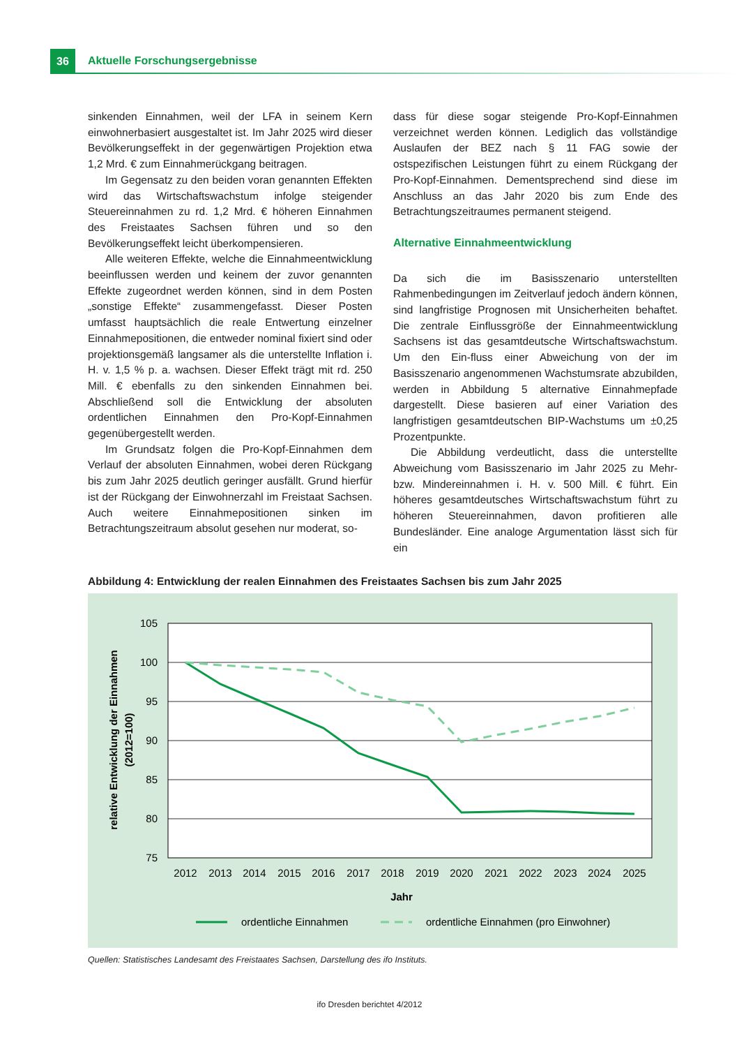36 Aktuelle Forschungsergebnisse
sinkenden Einnahmen, weil der LFA in seinem Kern einwohnerbasiert ausgestaltet ist. Im Jahr 2025 wird dieser Bevölkerungseffekt in der gegenwärtigen Projektion etwa 1,2 Mrd. € zum Einnahmerückgang beitragen.
Im Gegensatz zu den beiden voran genannten Effekten wird das Wirtschaftswachstum infolge steigender Steuereinnahmen zu rd. 1,2 Mrd. € höheren Einnahmen des Freistaates Sachsen führen und so den Bevölkerungseffekt leicht überkompensieren.
Alle weiteren Effekte, welche die Einnahmeentwicklung beeinflussen werden und keinem der zuvor genannten Effekte zugeordnet werden können, sind in dem Posten „sonstige Effekte“ zusammengefasst. Dieser Posten umfasst hauptsächlich die reale Entwertung einzelner Einnahmepositionen, die entweder nominal fixiert sind oder projektionsgemäß langsamer als die unterstellte Inflation i. H. v. 1,5 % p. a. wachsen. Dieser Effekt trägt mit rd. 250 Mill. € ebenfalls zu den sinkenden Einnahmen bei. Abschließend soll die Entwicklung der absoluten ordentlichen Einnahmen den Pro-Kopf-Einnahmen gegenübergestellt werden.
Im Grundsatz folgen die Pro-Kopf-Einnahmen dem Verlauf der absoluten Einnahmen, wobei deren Rückgang bis zum Jahr 2025 deutlich geringer ausfällt. Grund hierfür ist der Rückgang der Einwohnerzahl im Freistaat Sachsen. Auch weitere Einnahmepositionen sinken im Betrachtungszeitraum absolut gesehen nur moderat, so-
dass für diese sogar steigende Pro-Kopf-Einnahmen verzeichnet werden können. Lediglich das vollständige Auslaufen der BEZ nach § 11 FAG sowie der ostspezifischen Leistungen führt zu einem Rückgang der Pro-Kopf-Einnahmen. Dementsprechend sind diese im Anschluss an das Jahr 2020 bis zum Ende des Betrachtungszeitraumes permanent steigend.
Alternative Einnahmeentwicklung
Da sich die im Basisszenario unterstellten Rahmenbedingungen im Zeitverlauf jedoch ändern können, sind langfristige Prognosen mit Unsicherheiten behaftet. Die zentrale Einflussgröße der Einnahmeentwicklung Sachsens ist das gesamtdeutsche Wirtschaftswachstum. Um den Ein-fluss einer Abweichung von der im Basisszenario angenommenen Wachstumsrate abzubilden, werden in Abbildung 5 alternative Einnahmepfade dargestellt. Diese basieren auf einer Variation des langfristigen gesamtdeutschen BIP-Wachstums um ±0,25 Prozentpunkte.
Die Abbildung verdeutlicht, dass die unterstellte Abweichung vom Basisszenario im Jahr 2025 zu Mehr- bzw. Mindereinnahmen i. H. v. 500 Mill. € führt. Ein höheres gesamtdeutsches Wirtschaftswachstum führt zu höheren Steuereinnahmen, davon profitieren alle Bundesländer. Eine analoge Argumentation lässt sich für ein
Abbildung 4: Entwicklung der realen Einnahmen des Freistaates Sachsen bis zum Jahr 2025
relative Entwicklung der Einnahmen
(2012=100)
105
100
95
90
85
80
75
2012
2013
2014
2015
2016
2017
2018
2019
2020
2021
2022
2023
2024
2025
Jahr
ordentliche Einnahmen
ordentliche Einnahmen (pro Einwohner)
Quellen: Statistisches Landesamt des Freistaates Sachsen, Darstellung des ifo Instituts.
ifo Dresden berichtet 4/2012